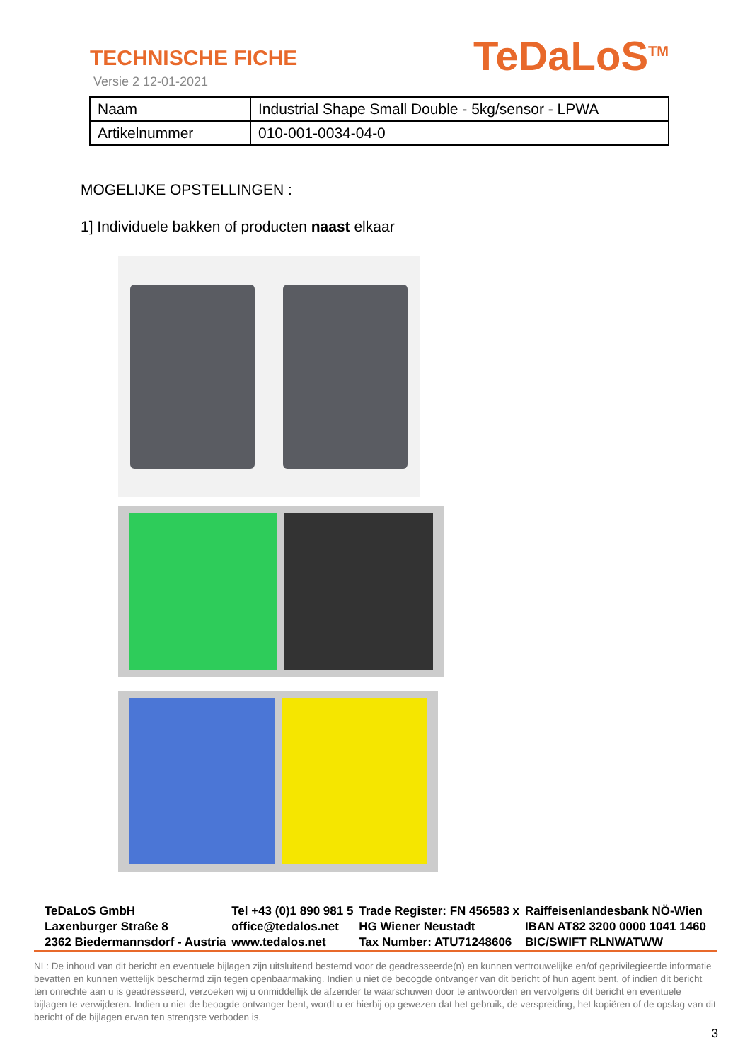TECHNISCHE FICHE
Versie 2 12-01-2021
TeDaLoS<sup>TM</sup>
| Naam | Industrial Shape Small Double - 5kg/sensor - LPWA |
| Artikelnummer | 010-001-0034-04-0 |
MOGELIJKE OPSTELLINGEN :
1] Individuele bakken of producten naast elkaar
TeDaLoS GmbH
Laxenburger Straße 8
2362 Biedermannsdorf - Austria
Tel +43 (0)1 890 981 5
office@tedalos.net
www.tedalos.net
Trade Register: FN 456583 x
HG Wiener Neustadt
Tax Number: ATU71248606
Raiffeisenlandesbank NÖ-Wien
IBAN AT82 3200 0000 1041 1460
BIC/SWIFT RLNWATWW
NL: De inhoud van dit bericht en eventuele bijlagen zijn uitsluitend bestemd voor de geadresseerde(n) en kunnen vertrouwelijke en/of geprivilegieerde informatie bevatten en kunnen wettelijk beschermd zijn tegen openbaarmaking. Indien u niet de beoogde ontvanger van dit bericht of hun agent bent, of indien dit bericht ten onrechte aan u is geadresseerd, verzoeken wij u onmiddellijk de afzender te waarschuwen door te antwoorden en vervolgens dit bericht en eventuele bijlagen te verwijderen. Indien u niet de beoogde ontvanger bent, wordt u er hierbij op gewezen dat het gebruik, de verspreiding, het kopiëren of de opslag van dit bericht of de bijlagen ervan ten strengste verboden is.
3